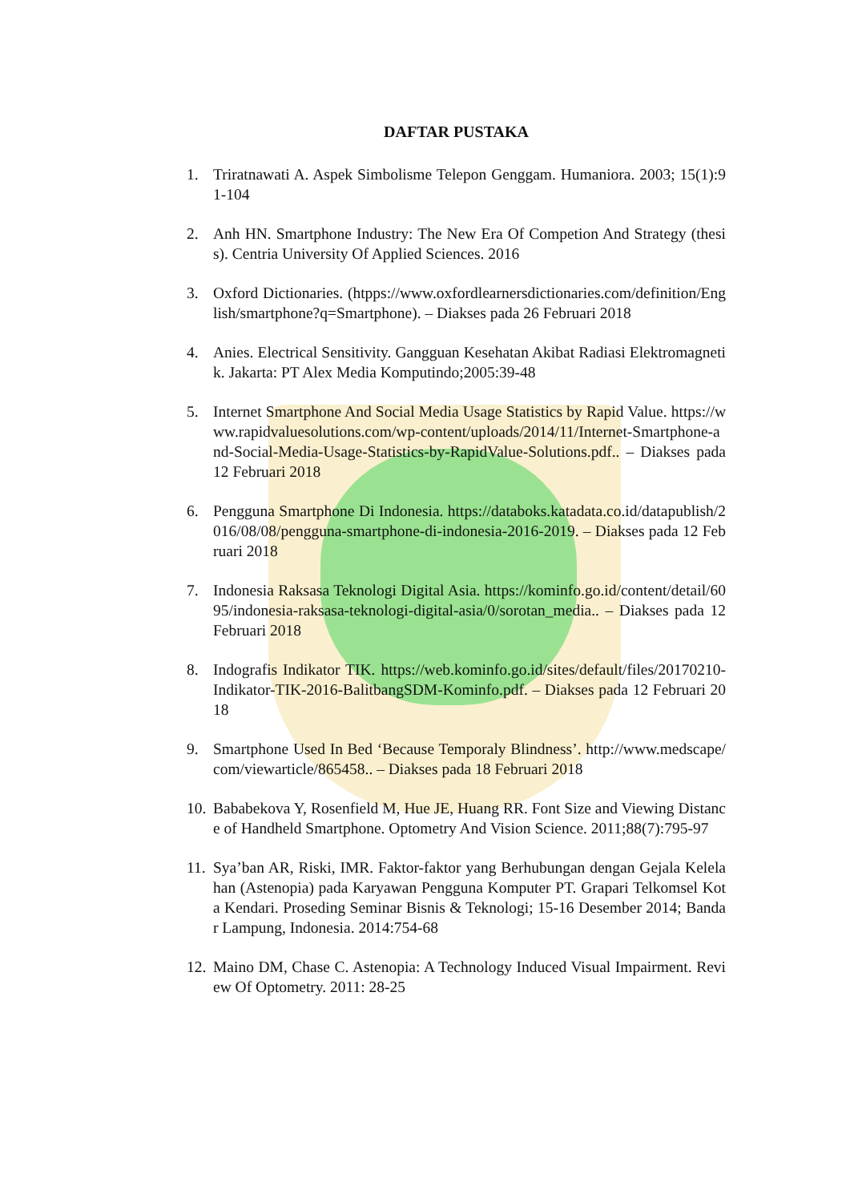DAFTAR PUSTAKA
1. Triratnawati A. Aspek Simbolisme Telepon Genggam. Humaniora. 2003; 15(1):91-104
2. Anh HN. Smartphone Industry: The New Era Of Competion And Strategy (thesis). Centria University Of Applied Sciences. 2016
3. Oxford Dictionaries. (htpps://www.oxfordlearnersdictionaries.com/definition/English/smartphone?q=Smartphone). – Diakses pada 26 Februari 2018
4. Anies. Electrical Sensitivity. Gangguan Kesehatan Akibat Radiasi Elektromagnetik. Jakarta: PT Alex Media Komputindo;2005:39-48
5. Internet Smartphone And Social Media Usage Statistics by Rapid Value. https://www.rapidvaluesolutions.com/wp-content/uploads/2014/11/Internet-Smartphone-and-Social-Media-Usage-Statistics-by-RapidValue-Solutions.pdf.. – Diakses pada 12 Februari 2018
6. Pengguna Smartphone Di Indonesia. https://databoks.katadata.co.id/datapublish/2016/08/08/pengguna-smartphone-di-indonesia-2016-2019. – Diakses pada 12 Februari 2018
7. Indonesia Raksasa Teknologi Digital Asia. https://kominfo.go.id/content/detail/6095/indonesia-raksasa-teknologi-digital-asia/0/sorotan_media.. – Diakses pada 12 Februari 2018
8. Indografis Indikator TIK. https://web.kominfo.go.id/sites/default/files/20170210-Indikator-TIK-2016-BalitbangSDM-Kominfo.pdf. – Diakses pada 12 Februari 2018
9. Smartphone Used In Bed ‘Because Temporaly Blindness’. http://www.medscape/com/viewarticle/865458.. – Diakses pada 18 Februari 2018
10. Bababekova Y, Rosenfield M, Hue JE, Huang RR. Font Size and Viewing Distance of Handheld Smartphone. Optometry And Vision Science. 2011;88(7):795-97
11. Sya’ban AR, Riski, IMR. Faktor-faktor yang Berhubungan dengan Gejala Kelelahan (Astenopia) pada Karyawan Pengguna Komputer PT. Grapari Telkomsel Kota Kendari. Proseding Seminar Bisnis & Teknologi; 15-16 Desember 2014; Bandar Lampung, Indonesia. 2014:754-68
12. Maino DM, Chase C. Astenopia: A Technology Induced Visual Impairment. Review Of Optometry. 2011: 28-25